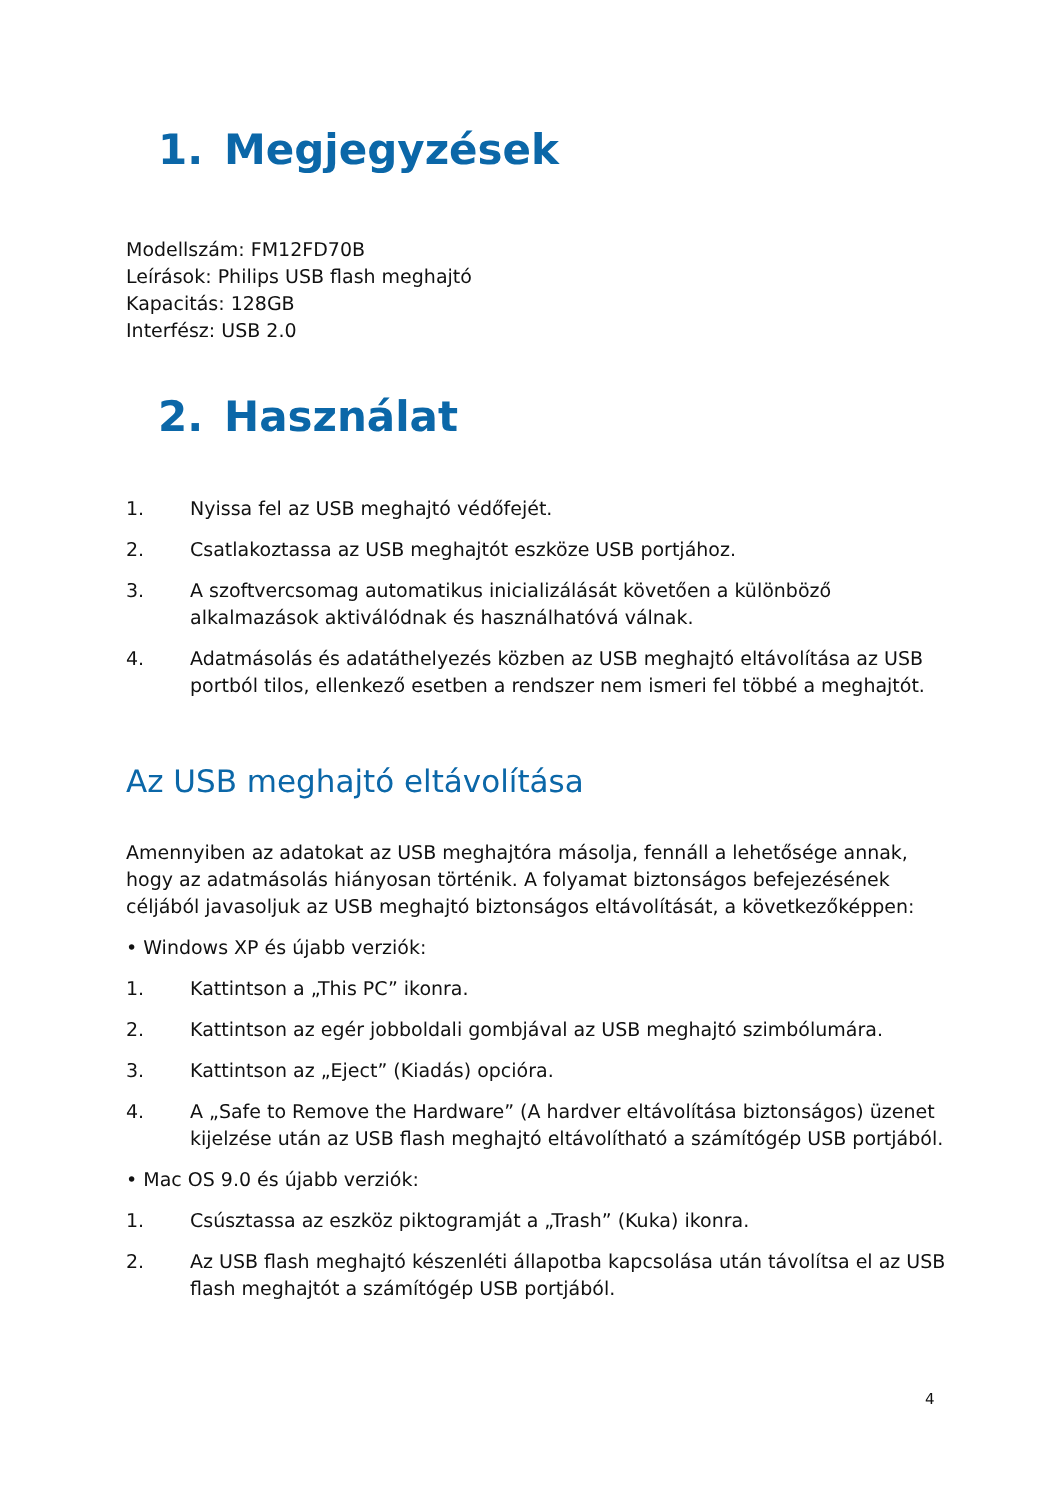1. Megjegyzések
Modellszám: FM12FD70B
Leírások: Philips USB flash meghajtó
Kapacitás: 128GB
Interfész: USB 2.0
2. Használat
1. Nyissa fel az USB meghajtó védőfejét.
2. Csatlakoztassa az USB meghajtót eszköze USB portjához.
3. A szoftvercsomag automatikus inicializálását követően a különböző alkalmazások aktiválódnak és használhatóvá válnak.
4. Adatmásolás és adatáthelyezés közben az USB meghajtó eltávolítása az USB portból tilos, ellenkező esetben a rendszer nem ismeri fel többé a meghajtót.
Az USB meghajtó eltávolítása
Amennyiben az adatokat az USB meghajtóra másolja, fennáll a lehetősége annak, hogy az adatmásolás hiányosan történik. A folyamat biztonságos befejezésének céljából javasoljuk az USB meghajtó biztonságos eltávolítását, a következőképpen:
• Windows XP és újabb verziók:
1. Kattintson a „This PC” ikonra.
2. Kattintson az egér jobboldali gombjával az USB meghajtó szimbólumára.
3. Kattintson az „Eject” (Kiadás) opcióra.
4. A „Safe to Remove the Hardware” (A hardver eltávolítása biztonságos) üzenet kijelzése után az USB flash meghajtó eltávolítható a számítógép USB portjából.
• Mac OS 9.0 és újabb verziók:
1. Csúsztassa az eszköz piktogramját a „Trash” (Kuka) ikonra.
2. Az USB flash meghajtó készenléti állapotba kapcsolása után távolítsa el az USB flash meghajtót a számítógép USB portjából.
4